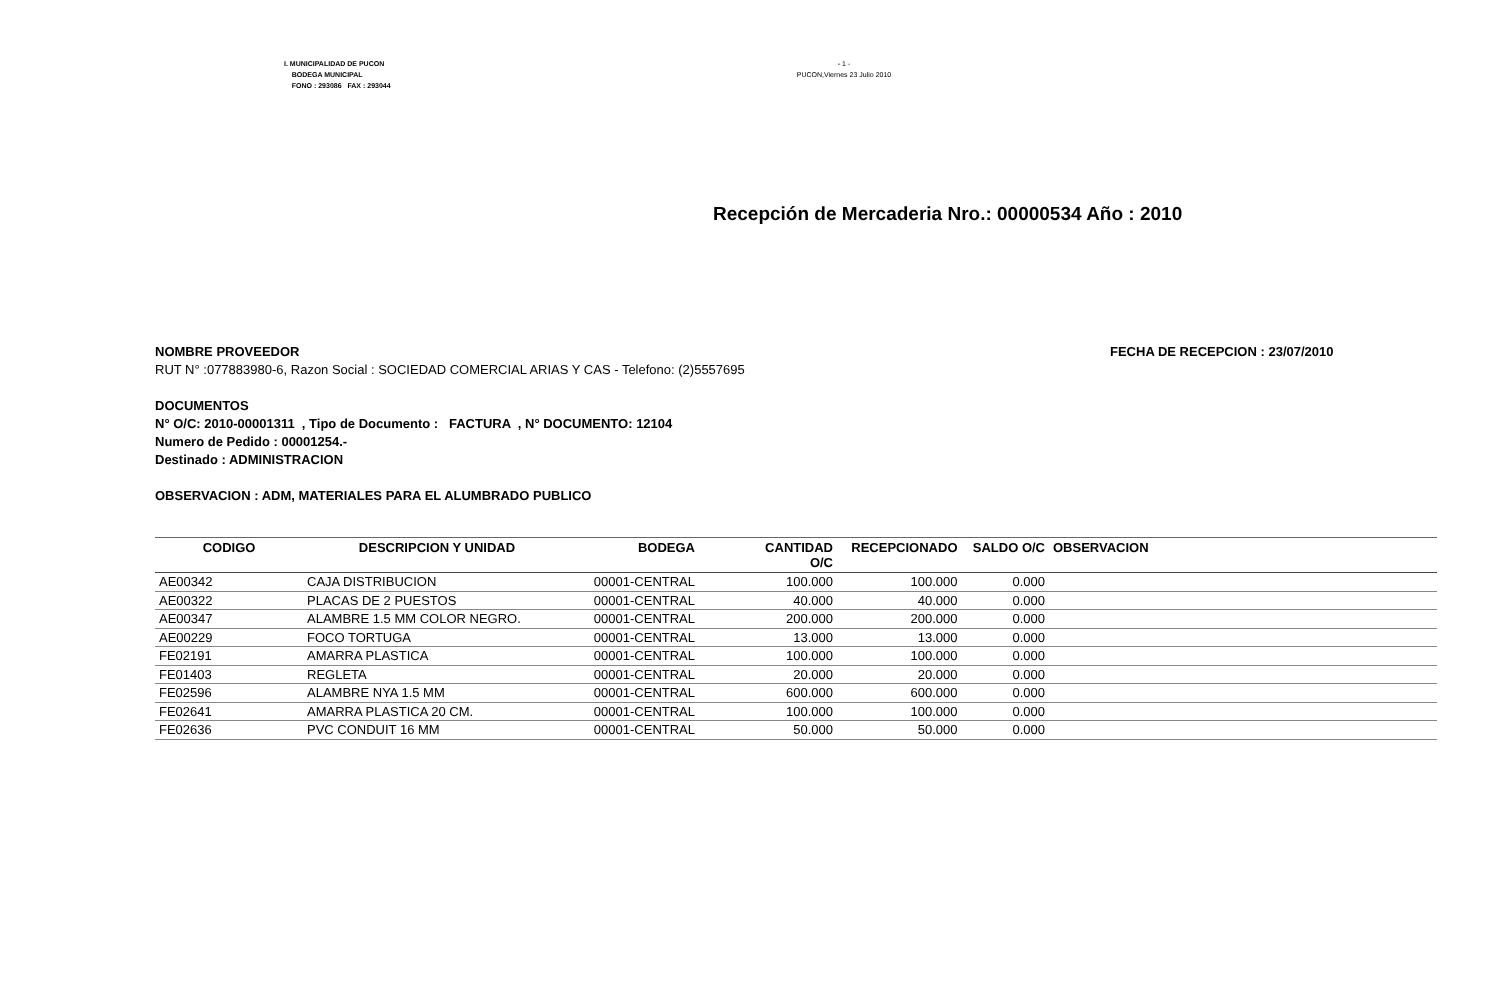I. MUNICIPALIDAD DE PUCON
BODEGA MUNICIPAL
FONO : 293086 FAX : 293044
- 1 -
PUCON,Viernes 23 Julio 2010
Recepción de Mercaderia Nro.: 00000534 Año : 2010
NOMBRE PROVEEDOR
RUT N° :077883980-6, Razon Social : SOCIEDAD COMERCIAL ARIAS Y CAS - Telefono: (2)5557695
FECHA DE RECEPCION : 23/07/2010
DOCUMENTOS
N° O/C: 2010-00001311 , Tipo de Documento : FACTURA , N° DOCUMENTO: 12104
Numero de Pedido : 00001254.-
Destinado : ADMINISTRACION
OBSERVACION : ADM, MATERIALES PARA EL ALUMBRADO PUBLICO
| CODIGO | DESCRIPCION Y UNIDAD | BODEGA | CANTIDAD O/C | RECEPCIONADO | SALDO O/C | OBSERVACION |
| --- | --- | --- | --- | --- | --- | --- |
| AE00342 | CAJA DISTRIBUCION | 00001-CENTRAL | 100.000 | 100.000 | 0.000 | |
| AE00322 | PLACAS DE 2 PUESTOS | 00001-CENTRAL | 40.000 | 40.000 | 0.000 | |
| AE00347 | ALAMBRE 1.5 MM COLOR NEGRO. | 00001-CENTRAL | 200.000 | 200.000 | 0.000 | |
| AE00229 | FOCO TORTUGA | 00001-CENTRAL | 13.000 | 13.000 | 0.000 | |
| FE02191 | AMARRA PLASTICA | 00001-CENTRAL | 100.000 | 100.000 | 0.000 | |
| FE01403 | REGLETA | 00001-CENTRAL | 20.000 | 20.000 | 0.000 | |
| FE02596 | ALAMBRE NYA 1.5 MM | 00001-CENTRAL | 600.000 | 600.000 | 0.000 | |
| FE02641 | AMARRA PLASTICA 20 CM. | 00001-CENTRAL | 100.000 | 100.000 | 0.000 | |
| FE02636 | PVC CONDUIT 16 MM | 00001-CENTRAL | 50.000 | 50.000 | 0.000 | |